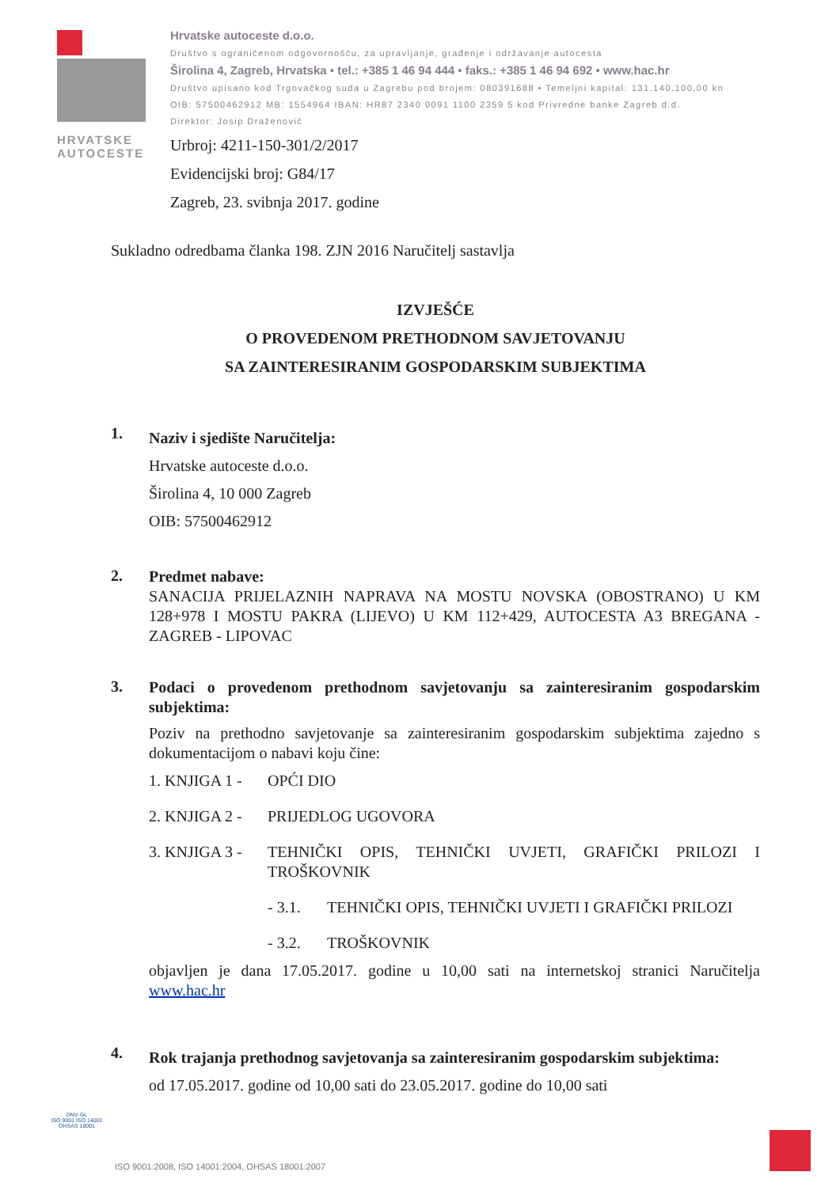HRVATSKE AUTOCESTE
Hrvatske autoceste d.o.o.
Društvo s ograničenom odgovornošću, za upravljanje, građenje i održavanje autocesta
Širolina 4, Zagreb, Hrvatska • tel.: +385 1 46 94 444 • faks.: +385 1 46 94 692 • www.hac.hr
Društvo upisano kod Trgovačkog suda u Zagrebu pod brojem: 080391688 • Temeljni kapital: 131.140.100,00 kn
OIB: 57500462912 MB: 1554964 IBAN: HR87 2340 0091 1100 2359 5 kod Privredne banke Zagreb d.d.
Direktor: Josip Draženović
Urbroj: 4211-150-301/2/2017
Evidencijski broj: G84/17
Zagreb, 23. svibnja 2017. godine
Sukladno odredbama članka 198. ZJN 2016 Naručitelj sastavlja
IZVJEŠĆE
O PROVEDENOM PRETHODNOM SAVJETOVANJU
SA ZAINTERESIRANIM GOSPODARSKIM SUBJEKTIMA
1.
Naziv i sjedište Naručitelja:
Hrvatske autoceste d.o.o.
Širolina 4, 10 000 Zagreb
OIB: 57500462912
2.
Predmet nabave:
SANACIJA PRIJELAZNIH NAPRAVA NA MOSTU NOVSKA (OBOSTRANO) U KM 128+978 I MOSTU PAKRA (LIJEVO) U KM 112+429, AUTOCESTA A3 BREGANA - ZAGREB - LIPOVAC
3.
Podaci o provedenom prethodnom savjetovanju sa zainteresiranim gospodarskim subjektima:
Poziv na prethodno savjetovanje sa zainteresiranim gospodarskim subjektima zajedno s dokumentacijom o nabavi koju čine:
1. KNJIGA 1 - OPĆI DIO
2. KNJIGA 2 - PRIJEDLOG UGOVORA
3. KNJIGA 3 - TEHNIČKI OPIS, TEHNIČKI UVJETI, GRAFIČKI PRILOZI I TROŠKOVNIK
- 3.1. TEHNIČKI OPIS, TEHNIČKI UVJETI I GRAFIČKI PRILOZI
- 3.2. TROŠKOVNIK
objavljen je dana 17.05.2017. godine u 10,00 sati na internetskoj stranici Naručitelja www.hac.hr
4.
Rok trajanja prethodnog savjetovanja sa zainteresiranim gospodarskim subjektima:
od 17.05.2017. godine od 10,00 sati do 23.05.2017. godine do 10,00 sati
DNV·GL
ISO 9001 ISO 14001
OHSAS 18001
ISO 9001:2008, ISO 14001:2004, OHSAS 18001:2007